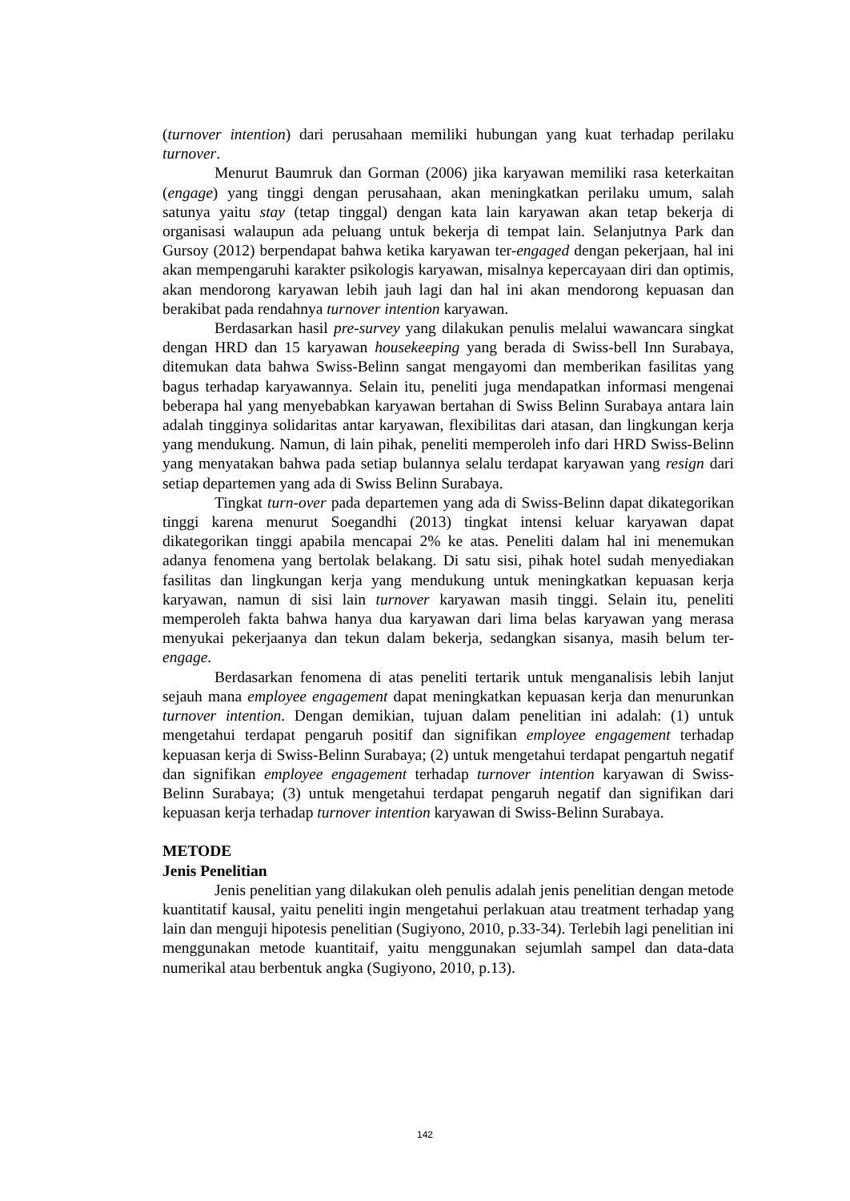(turnover intention) dari perusahaan memiliki hubungan yang kuat terhadap perilaku turnover.
Menurut Baumruk dan Gorman (2006) jika karyawan memiliki rasa keterkaitan (engage) yang tinggi dengan perusahaan, akan meningkatkan perilaku umum, salah satunya yaitu stay (tetap tinggal) dengan kata lain karyawan akan tetap bekerja di organisasi walaupun ada peluang untuk bekerja di tempat lain. Selanjutnya Park dan Gursoy (2012) berpendapat bahwa ketika karyawan ter-engaged dengan pekerjaan, hal ini akan mempengaruhi karakter psikologis karyawan, misalnya kepercayaan diri dan optimis, akan mendorong karyawan lebih jauh lagi dan hal ini akan mendorong kepuasan dan berakibat pada rendahnya turnover intention karyawan.
Berdasarkan hasil pre-survey yang dilakukan penulis melalui wawancara singkat dengan HRD dan 15 karyawan housekeeping yang berada di Swiss-bell Inn Surabaya, ditemukan data bahwa Swiss-Belinn sangat mengayomi dan memberikan fasilitas yang bagus terhadap karyawannya. Selain itu, peneliti juga mendapatkan informasi mengenai beberapa hal yang menyebabkan karyawan bertahan di Swiss Belinn Surabaya antara lain adalah tingginya solidaritas antar karyawan, flexibilitas dari atasan, dan lingkungan kerja yang mendukung. Namun, di lain pihak, peneliti memperoleh info dari HRD Swiss-Belinn yang menyatakan bahwa pada setiap bulannya selalu terdapat karyawan yang resign dari setiap departemen yang ada di Swiss Belinn Surabaya.
Tingkat turn-over pada departemen yang ada di Swiss-Belinn dapat dikategorikan tinggi karena menurut Soegandhi (2013) tingkat intensi keluar karyawan dapat dikategorikan tinggi apabila mencapai 2% ke atas. Peneliti dalam hal ini menemukan adanya fenomena yang bertolak belakang. Di satu sisi, pihak hotel sudah menyediakan fasilitas dan lingkungan kerja yang mendukung untuk meningkatkan kepuasan kerja karyawan, namun di sisi lain turnover karyawan masih tinggi. Selain itu, peneliti memperoleh fakta bahwa hanya dua karyawan dari lima belas karyawan yang merasa menyukai pekerjaanya dan tekun dalam bekerja, sedangkan sisanya, masih belum ter-engage.
Berdasarkan fenomena di atas peneliti tertarik untuk menganalisis lebih lanjut sejauh mana employee engagement dapat meningkatkan kepuasan kerja dan menurunkan turnover intention. Dengan demikian, tujuan dalam penelitian ini adalah: (1) untuk mengetahui terdapat pengaruh positif dan signifikan employee engagement terhadap kepuasan kerja di Swiss-Belinn Surabaya; (2) untuk mengetahui terdapat pengartuh negatif dan signifikan employee engagement terhadap turnover intention karyawan di Swiss-Belinn Surabaya; (3) untuk mengetahui terdapat pengaruh negatif dan signifikan dari kepuasan kerja terhadap turnover intention karyawan di Swiss-Belinn Surabaya.
METODE
Jenis Penelitian
Jenis penelitian yang dilakukan oleh penulis adalah jenis penelitian dengan metode kuantitatif kausal, yaitu peneliti ingin mengetahui perlakuan atau treatment terhadap yang lain dan menguji hipotesis penelitian (Sugiyono, 2010, p.33-34). Terlebih lagi penelitian ini menggunakan metode kuantitaif, yaitu menggunakan sejumlah sampel dan data-data numerikal atau berbentuk angka (Sugiyono, 2010, p.13).
142